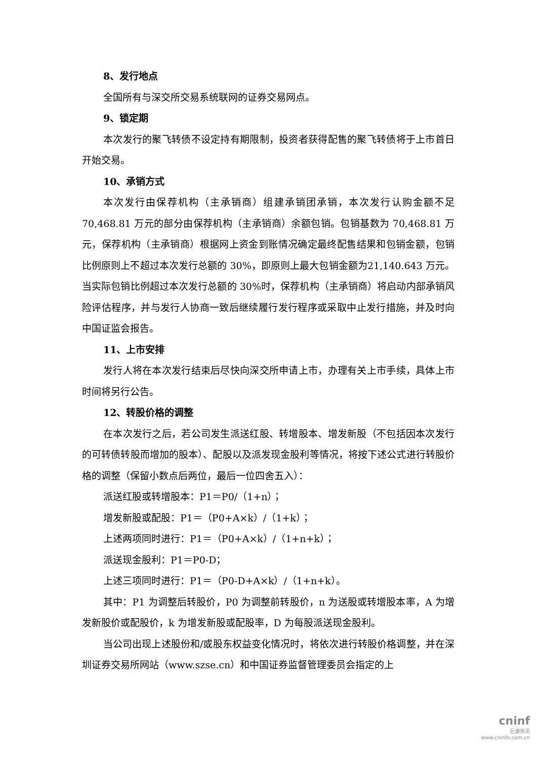8、发行地点
全国所有与深交所交易系统联网的证券交易网点。
9、锁定期
本次发行的聚飞转债不设定持有期限制，投资者获得配售的聚飞转债将于上市首日开始交易。
10、承销方式
本次发行由保荐机构（主承销商）组建承销团承销，本次发行认购金额不足70,468.81 万元的部分由保荐机构（主承销商）余额包销。包销基数为 70,468.81 万元，保荐机构（主承销商）根据网上资金到账情况确定最终配售结果和包销金额，包销比例原则上不超过本次发行总额的 30%，即原则上最大包销金额为21,140.643 万元。当实际包销比例超过本次发行总额的 30%时，保荐机构（主承销商）将启动内部承销风险评估程序，并与发行人协商一致后继续履行发行程序或采取中止发行措施，并及时向中国证监会报告。
11、上市安排
发行人将在本次发行结束后尽快向深交所申请上市，办理有关上市手续，具体上市时间将另行公告。
12、转股价格的调整
在本次发行之后，若公司发生派送红股、转增股本、增发新股（不包括因本次发行的可转债转股而增加的股本）、配股以及派发现金股利等情况，将按下述公式进行转股价格的调整（保留小数点后两位，最后一位四舍五入）：
派送红股或转增股本：P1＝P0/（1+n）；
增发新股或配股：P1＝（P0+A×k）/（1+k）；
上述两项同时进行：P1＝（P0+A×k）/（1+n+k）；
派送现金股利：P1＝P0-D；
上述三项同时进行：P1＝（P0-D+A×k）/（1+n+k）。
其中：P1 为调整后转股价，P0 为调整前转股价，n 为送股或转增股本率，A 为增发新股价或配股价，k 为增发新股或配股率，D 为每股派送现金股利。
当公司出现上述股份和/或股东权益变化情况时，将依次进行转股价格调整，并在深圳证券交易所网站（www.szse.cn）和中国证券监督管理委员会指定的上
cninf
巨潮资讯
www.cninfo.com.cn